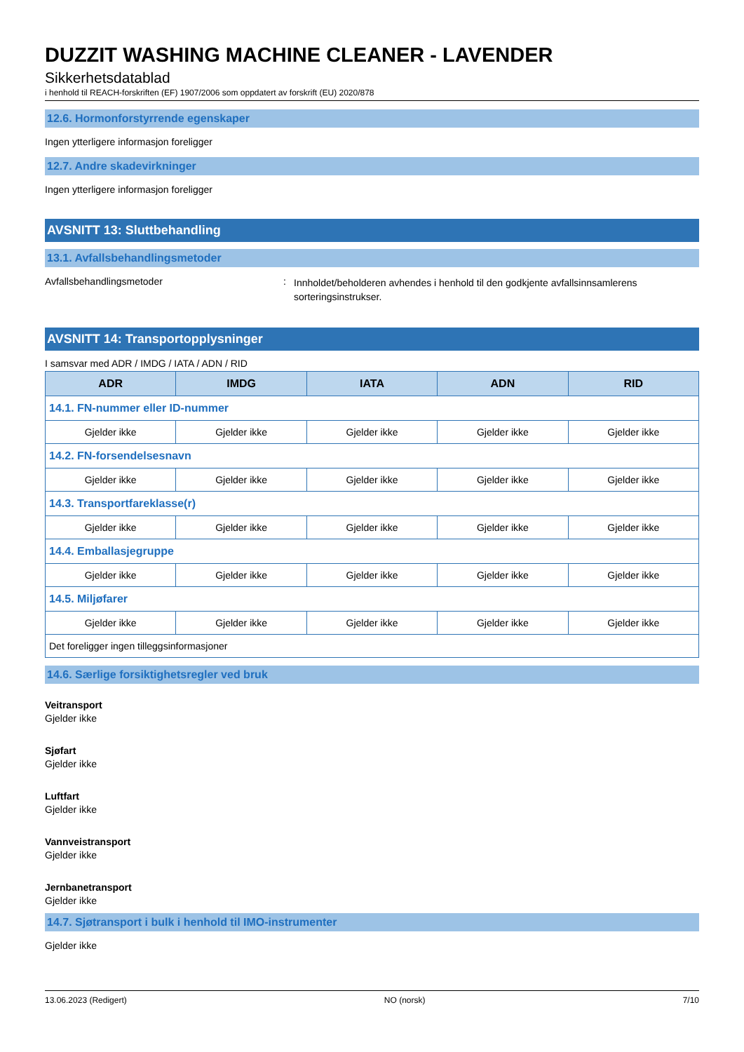DUZZIT WASHING MACHINE CLEANER - LAVENDER
Sikkerhetsdatablad
i henhold til REACH-forskriften (EF) 1907/2006 som oppdatert av forskrift (EU) 2020/878
12.6. Hormonforstyrrende egenskaper
Ingen ytterligere informasjon foreligger
12.7. Andre skadevirkninger
Ingen ytterligere informasjon foreligger
AVSNITT 13: Sluttbehandling
13.1. Avfallsbehandlingsmetoder
Avfallsbehandlingsmetoder :
Innholdet/beholderen avhendes i henhold til den godkjente avfallsinnsamlerens sorteringsinstrukser.
AVSNITT 14: Transportopplysninger
I samsvar med ADR / IMDG / IATA / ADN / RID
| ADR | IMDG | IATA | ADN | RID |
| --- | --- | --- | --- | --- |
| 14.1. FN-nummer eller ID-nummer | | | | |
| Gjelder ikke | Gjelder ikke | Gjelder ikke | Gjelder ikke | Gjelder ikke |
| 14.2. FN-forsendelsesnavn | | | | |
| Gjelder ikke | Gjelder ikke | Gjelder ikke | Gjelder ikke | Gjelder ikke |
| 14.3. Transportfareklasse(r) | | | | |
| Gjelder ikke | Gjelder ikke | Gjelder ikke | Gjelder ikke | Gjelder ikke |
| 14.4. Emballasjegruppe | | | | |
| Gjelder ikke | Gjelder ikke | Gjelder ikke | Gjelder ikke | Gjelder ikke |
| 14.5. Miljøfarer | | | | |
| Gjelder ikke | Gjelder ikke | Gjelder ikke | Gjelder ikke | Gjelder ikke |
| Det foreligger ingen tilleggsinformasjoner | | | | |
14.6. Særlige forsiktighetsregler ved bruk
Veitransport
Gjelder ikke
Sjøfart
Gjelder ikke
Luftfart
Gjelder ikke
Vannveistransport
Gjelder ikke
Jernbanetransport
Gjelder ikke
14.7. Sjøtransport i bulk i henhold til IMO-instrumenter
Gjelder ikke
13.06.2023 (Redigert) NO (norsk) 7/10